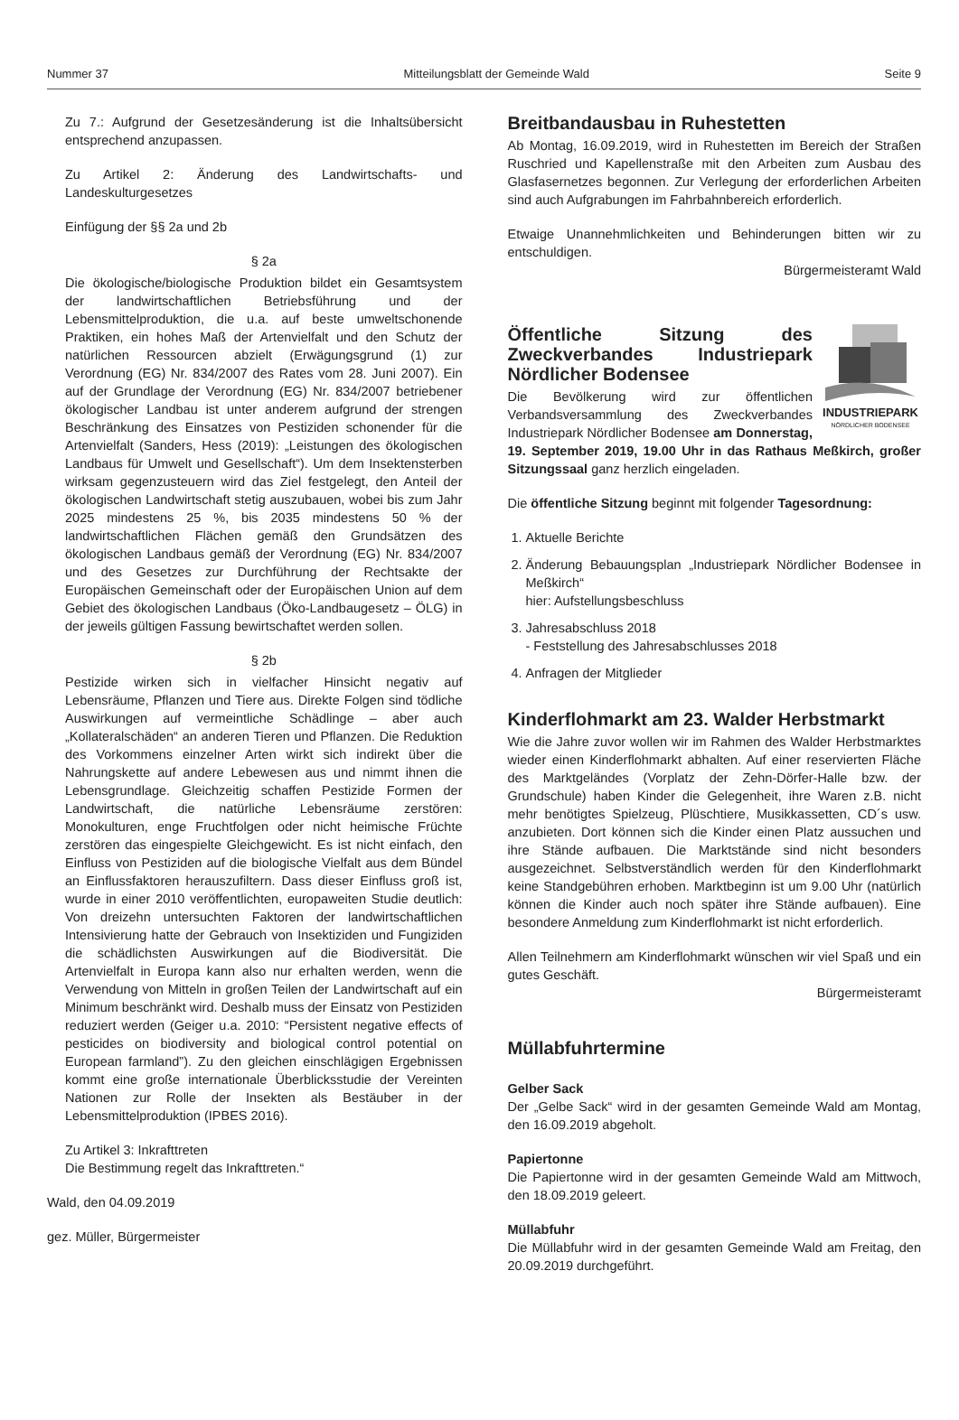Nummer 37 Mitteilungsblatt der Gemeinde Wald Seite 9
Zu 7.: Aufgrund der Gesetzesänderung ist die Inhaltsübersicht entsprechend anzupassen.
Zu Artikel 2: Änderung des Landwirtschafts- und Landeskulturgesetzes
Einfügung der §§ 2a und 2b
§ 2a
Die ökologische/biologische Produktion bildet ein Gesamtsystem der landwirtschaftlichen Betriebsführung und der Lebensmittelproduktion, die u.a. auf beste umweltschonende Praktiken, ein hohes Maß der Artenvielfalt und den Schutz der natürlichen Ressourcen abzielt (Erwägungsgrund (1) zur Verordnung (EG) Nr. 834/2007 des Rates vom 28. Juni 2007). Ein auf der Grundlage der Verordnung (EG) Nr. 834/2007 betriebener ökologischer Landbau ist unter anderem aufgrund der strengen Beschränkung des Einsatzes von Pestiziden schonender für die Artenvielfalt (Sanders, Hess (2019): „Leistungen des ökologischen Landbaus für Umwelt und Gesellschaft“). Um dem Insektensterben wirksam gegenzusteuern wird das Ziel festgelegt, den Anteil der ökologischen Landwirtschaft stetig auszubauen, wobei bis zum Jahr 2025 mindestens 25 %, bis 2035 mindestens 50 % der landwirtschaftlichen Flächen gemäß den Grundsätzen des ökologischen Landbaus gemäß der Verordnung (EG) Nr. 834/2007 und des Gesetzes zur Durchführung der Rechtsakte der Europäischen Gemeinschaft oder der Europäischen Union auf dem Gebiet des ökologischen Landbaus (Öko-Landbaugesetz – ÖLG) in der jeweils gültigen Fassung bewirtschaftet werden sollen.
§ 2b
Pestizide wirken sich in vielfacher Hinsicht negativ auf Lebensräume, Pflanzen und Tiere aus. Direkte Folgen sind tödliche Auswirkungen auf vermeintliche Schädlinge – aber auch „Kollateralschäden“ an anderen Tieren und Pflanzen. Die Reduktion des Vorkommens einzelner Arten wirkt sich indirekt über die Nahrungskette auf andere Lebewesen aus und nimmt ihnen die Lebensgrundlage. Gleichzeitig schaffen Pestizide Formen der Landwirtschaft, die natürliche Lebensräume zerstören: Monokulturen, enge Fruchtfolgen oder nicht heimische Früchte zerstören das eingespielte Gleichgewicht. Es ist nicht einfach, den Einfluss von Pestiziden auf die biologische Vielfalt aus dem Bündel an Einflussfaktoren herauszufiltern. Dass dieser Einfluss groß ist, wurde in einer 2010 veröffentlichten, europaweiten Studie deutlich: Von dreizehn untersuchten Faktoren der landwirtschaftlichen Intensivierung hatte der Gebrauch von Insektiziden und Fungiziden die schädlichsten Auswirkungen auf die Biodiversität. Die Artenvielfalt in Europa kann also nur erhalten werden, wenn die Verwendung von Mitteln in großen Teilen der Landwirtschaft auf ein Minimum beschränkt wird. Deshalb muss der Einsatz von Pestiziden reduziert werden (Geiger u.a. 2010: “Persistent negative effects of pesticides on biodiversity and biological control potential on European farmland”). Zu den gleichen einschlägigen Ergebnissen kommt eine große internationale Überblicksstudie der Vereinten Nationen zur Rolle der Insekten als Bestäuber in der Lebensmittelproduktion (IPBES 2016).
Zu Artikel 3: Inkrafttreten
Die Bestimmung regelt das Inkrafttreten.“
Wald, den 04.09.2019
gez. Müller, Bürgermeister
Breitbandausbau in Ruhestetten
Ab Montag, 16.09.2019, wird in Ruhestetten im Bereich der Straßen Ruschried und Kapellenstraße mit den Arbeiten zum Ausbau des Glasfasernetzes begonnen. Zur Verlegung der erforderlichen Arbeiten sind auch Aufgrabungen im Fahrbahnbereich erforderlich.
Etwaige Unannehmlichkeiten und Behinderungen bitten wir zu entschuldigen.
Bürgermeisteramt Wald
INDUSTRIEPARK
NÖRDLICHER BODENSEE
Öffentliche Sitzung des Zweckverbandes Industriepark Nördlicher Bodensee
Die Bevölkerung wird zur öffentlichen Verbandsversammlung des Zweckverbandes Industriepark Nördlicher Bodensee am Donnerstag, 19. September 2019, 19.00 Uhr in das Rathaus Meßkirch, großer Sitzungssaal ganz herzlich eingeladen.
Die öffentliche Sitzung beginnt mit folgender Tagesordnung:
1. Aktuelle Berichte
2. Änderung Bebauungsplan „Industriepark Nördlicher Bodensee in Meßkirch“
hier: Aufstellungsbeschluss
3. Jahresabschluss 2018
- Feststellung des Jahresabschlusses 2018
4. Anfragen der Mitglieder
Kinderflohmarkt am 23. Walder Herbstmarkt
Wie die Jahre zuvor wollen wir im Rahmen des Walder Herbstmarktes wieder einen Kinderflohmarkt abhalten. Auf einer reservierten Fläche des Marktgeländes (Vorplatz der Zehn-Dörfer-Halle bzw. der Grundschule) haben Kinder die Gelegenheit, ihre Waren z.B. nicht mehr benötigtes Spielzeug, Plüschtiere, Musikkassetten, CD´s usw. anzubieten. Dort können sich die Kinder einen Platz aussuchen und ihre Stände aufbauen. Die Marktstände sind nicht besonders ausgezeichnet. Selbstverständlich werden für den Kinderflohmarkt keine Standgebühren erhoben. Marktbeginn ist um 9.00 Uhr (natürlich können die Kinder auch noch später ihre Stände aufbauen). Eine besondere Anmeldung zum Kinderflohmarkt ist nicht erforderlich.
Allen Teilnehmern am Kinderflohmarkt wünschen wir viel Spaß und ein gutes Geschäft.
Bürgermeisteramt
Müllabfuhrtermine
Gelber Sack
Der „Gelbe Sack“ wird in der gesamten Gemeinde Wald am Montag, den 16.09.2019 abgeholt.
Papiertonne
Die Papiertonne wird in der gesamten Gemeinde Wald am Mittwoch, den 18.09.2019 geleert.
Müllabfuhr
Die Müllabfuhr wird in der gesamten Gemeinde Wald am Freitag, den 20.09.2019 durchgeführt.